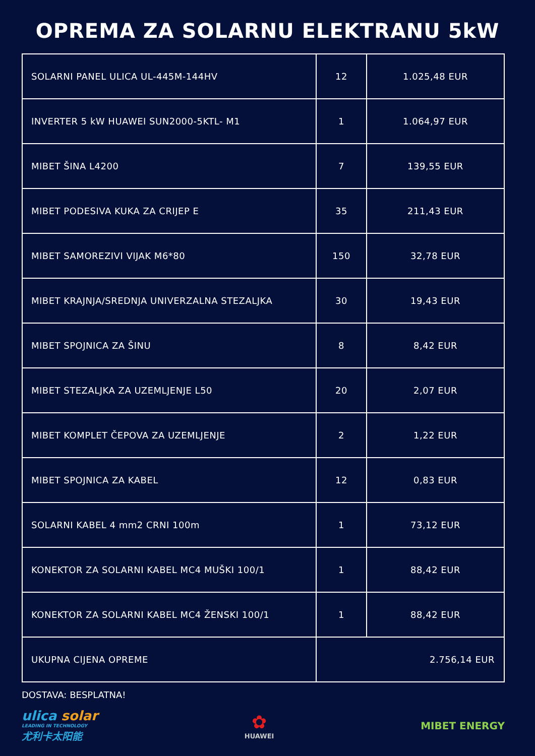OPREMA ZA SOLARNU ELEKTRANU 5kW
| SOLARNI PANEL ULICA UL-445M-144HV | 12 | 1.025,48 EUR |
| INVERTER 5 kW HUAWEI SUN2000-5KTL- M1 | 1 | 1.064,97 EUR |
| MIBET ŠINA L4200 | 7 | 139,55 EUR |
| MIBET PODESIVA KUKA ZA CRIJEP E | 35 | 211,43 EUR |
| MIBET SAMOREZIVI VIJAK M6*80 | 150 | 32,78 EUR |
| MIBET KRAJNJA/SREDNJA UNIVERZALNA STEZALJKA | 30 | 19,43 EUR |
| MIBET SPOJNICA ZA ŠINU | 8 | 8,42 EUR |
| MIBET STEZALJKA ZA UZEMLJENJE L50 | 20 | 2,07 EUR |
| MIBET KOMPLET ČEPOVA ZA UZEMLJENJE | 2 | 1,22 EUR |
| MIBET SPOJNICA ZA KABEL | 12 | 0,83 EUR |
| SOLARNI KABEL 4 mm2 CRNI 100m | 1 | 73,12 EUR |
| KONEKTOR ZA SOLARNI KABEL MC4 MUŠKI 100/1 | 1 | 88,42 EUR |
| KONEKTOR ZA SOLARNI KABEL MC4 ŽENSKI 100/1 | 1 | 88,42 EUR |
| UKUPNA CIJENA OPREME | 2.756,14 EUR | |
DOSTAVA: BESPLATNA!
ulica solar
LEADING IN TECHNOLOGY
尤利卡太阳能
✿
HUAWEI
MIBET ENERGY